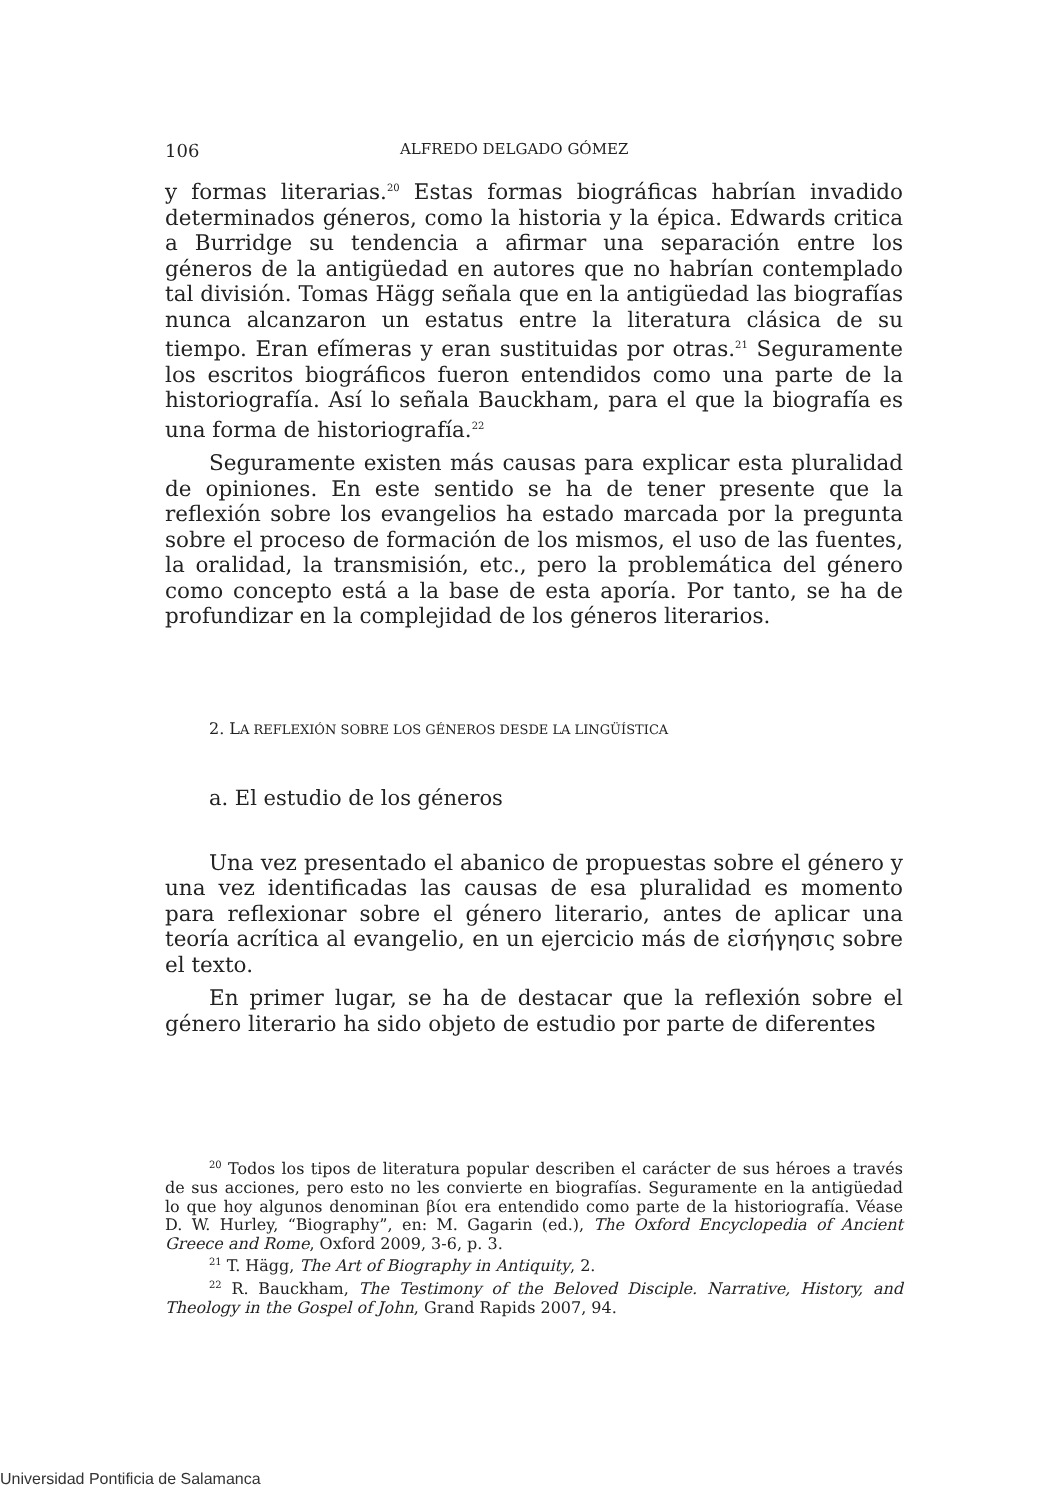106 ALFREDO DELGADO GÓMEZ
y formas literarias.<sup>20</sup> Estas formas biográficas habrían invadido determinados géneros, como la historia y la épica. Edwards critica a Burridge su tendencia a afirmar una separación entre los géneros de la antigüedad en autores que no habrían contemplado tal división. Tomas Hägg señala que en la antigüedad las biografías nunca alcanzaron un estatus entre la literatura clásica de su tiempo. Eran efímeras y eran sustituidas por otras.<sup>21</sup> Seguramente los escritos biográficos fueron entendidos como una parte de la historiografía. Así lo señala Bauckham, para el que la biografía es una forma de historiografía.<sup>22</sup>
Seguramente existen más causas para explicar esta pluralidad de opiniones. En este sentido se ha de tener presente que la reflexión sobre los evangelios ha estado marcada por la pregunta sobre el proceso de formación de los mismos, el uso de las fuentes, la oralidad, la transmisión, etc., pero la problemática del género como concepto está a la base de esta aporía. Por tanto, se ha de profundizar en la complejidad de los géneros literarios.
2. LA REFLEXIÓN SOBRE LOS GÉNEROS DESDE LA LINGÜÍSTICA
a. El estudio de los géneros
Una vez presentado el abanico de propuestas sobre el género y una vez identificadas las causas de esa pluralidad es momento para reflexionar sobre el género literario, antes de aplicar una teoría acrítica al evangelio, en un ejercicio más de εἰσήγησις sobre el texto.
En primer lugar, se ha de destacar que la reflexión sobre el género literario ha sido objeto de estudio por parte de diferentes
<sup>20</sup> Todos los tipos de literatura popular describen el carácter de sus héroes a través de sus acciones, pero esto no les convierte en biografías. Seguramente en la antigüedad lo que hoy algunos denominan βίοι era entendido como parte de la historiografía. Véase D. W. Hurley, “Biography”, en: M. Gagarin (ed.), The Oxford Encyclopedia of Ancient Greece and Rome, Oxford 2009, 3-6, p. 3.
<sup>21</sup> T. Hägg, The Art of Biography in Antiquity, 2.
<sup>22</sup> R. Bauckham, The Testimony of the Beloved Disciple. Narrative, History, and Theology in the Gospel of John, Grand Rapids 2007, 94.
Universidad Pontificia de Salamanca